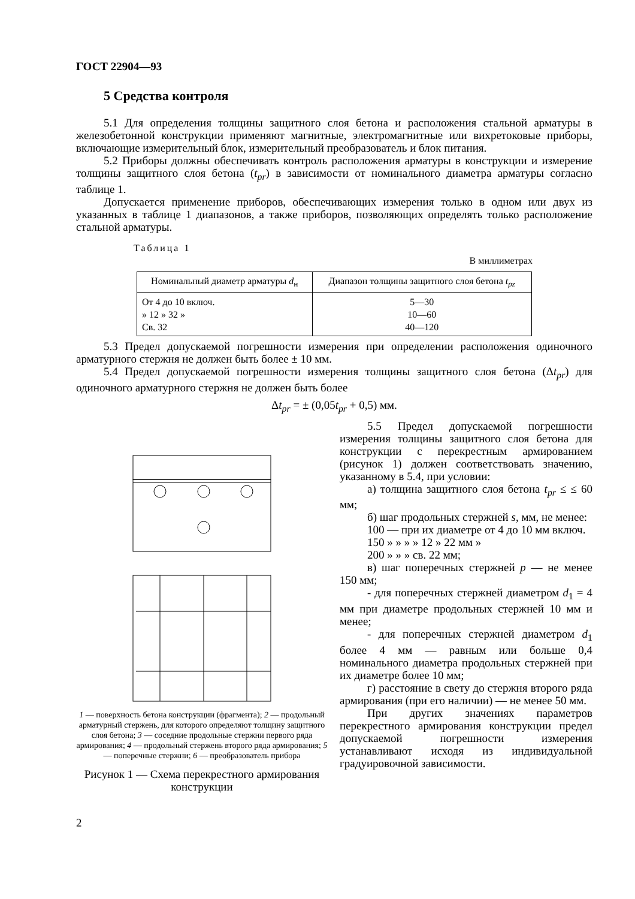ГОСТ 22904—93
5 Средства контроля
5.1 Для определения толщины защитного слоя бетона и расположения стальной арматуры в железобетонной конструкции применяют магнитные, электромагнитные или вихретоковые приборы, включающие измерительный блок, измерительный преобразователь и блок питания.
5.2 Приборы должны обеспечивать контроль расположения арматуры в конструкции и измерение толщины защитного слоя бетона (t<sub>pr</sub>) в зависимости от номинального диаметра арматуры согласно таблице 1.
Допускается применение приборов, обеспечивающих измерения только в одном или двух из указанных в таблице 1 диапазонов, а также приборов, позволяющих определять только расположение стальной арматуры.
Таблица 1
В миллиметрах
| Номинальный диаметр арматуры d<sub>н</sub> | Диапазон толщины защитного слоя бетона t<sub>pz</sub> |
| --- | --- |
| От 4 до 10 включ. » 12 » 32 » Св. 32 | 5—30 10—60 40—120 |
5.3 Предел допускаемой погрешности измерения при определении расположения одиночного арматурного стержня не должен быть более ± 10 мм.
5.4 Предел допускаемой погрешности измерения толщины защитного слоя бетона (Δt<sub>pr</sub>) для одиночного арматурного стержня не должен быть более
Δt<sub>pr</sub> = ± (0,05t<sub>pr</sub> + 0,5) мм.
1 — поверхность бетона конструкции (фрагмента); 2 — продольный арматурный стержень, для которого определяют толщину защитного слоя бетона; 3 — соседние продольные стержни первого ряда армирования; 4 — продольный стержень второго ряда армирования; 5 — поперечные стержни; 6 — преобразователь прибора
Рисунок 1 — Схема перекрестного армирования конструкции
5.5 Предел допускаемой погрешности измерения толщины защитного слоя бетона для конструкции с перекрестным армированием (рисунок 1) должен соответствовать значению, указанному в 5.4, при условии:
а) толщина защитного слоя бетона t<sub>pr</sub> ≤ ≤ 60 мм;
б) шаг продольных стержней s, мм, не менее:
100 — при их диаметре от 4 до 10 мм включ.
150 » » » » 12 » 22 мм »
200 » » » св. 22 мм;
в) шаг поперечных стержней p — не менее 150 мм;
- для поперечных стержней диаметром d<sub>1</sub> = 4 мм при диаметре продольных стержней 10 мм и менее;
- для поперечных стержней диаметром d<sub>1</sub> более 4 мм — равным или больше 0,4 номинального диаметра продольных стержней при их диаметре более 10 мм;
г) расстояние в свету до стержня второго ряда армирования (при его наличии) — не менее 50 мм.
При других значениях параметров перекрестного армирования конструкции предел допускаемой погрешности измерения устанавливают исходя из индивидуальной градуировочной зависимости.
2